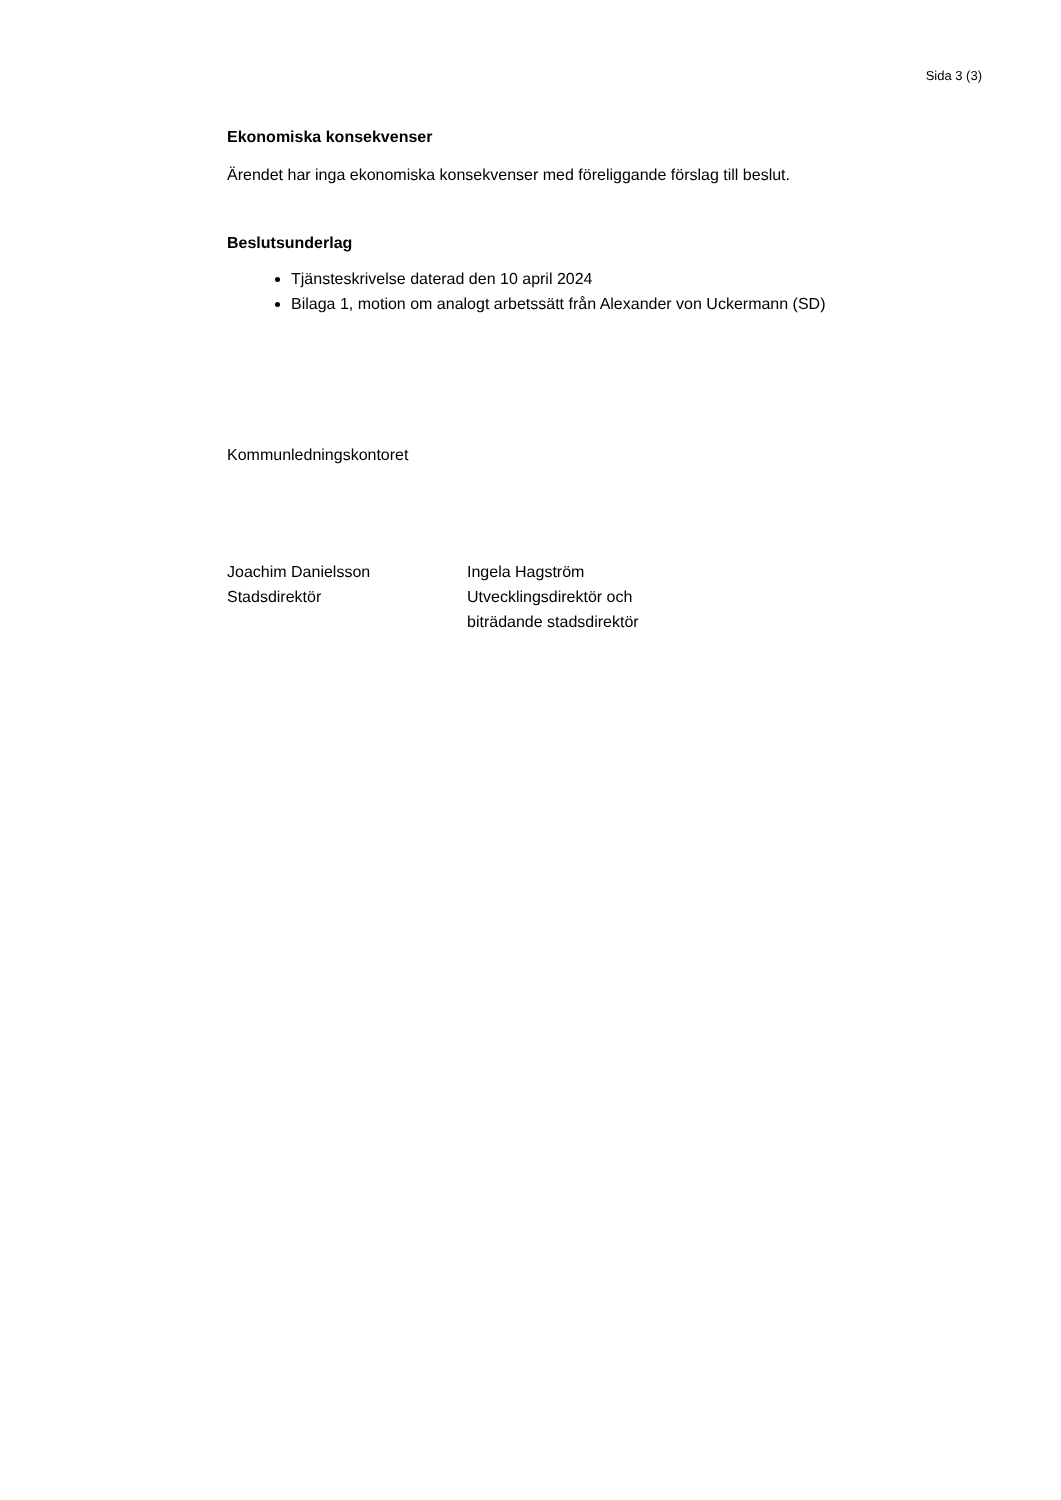Sida 3 (3)
Ekonomiska konsekvenser
Ärendet har inga ekonomiska konsekvenser med föreliggande förslag till beslut.
Beslutsunderlag
Tjänsteskrivelse daterad den 10 april 2024
Bilaga 1, motion om analogt arbetssätt från Alexander von Uckermann (SD)
Kommunledningskontoret
Joachim Danielsson
Stadsdirektör
Ingela Hagström
Utvecklingsdirektör och
biträdande stadsdirektör